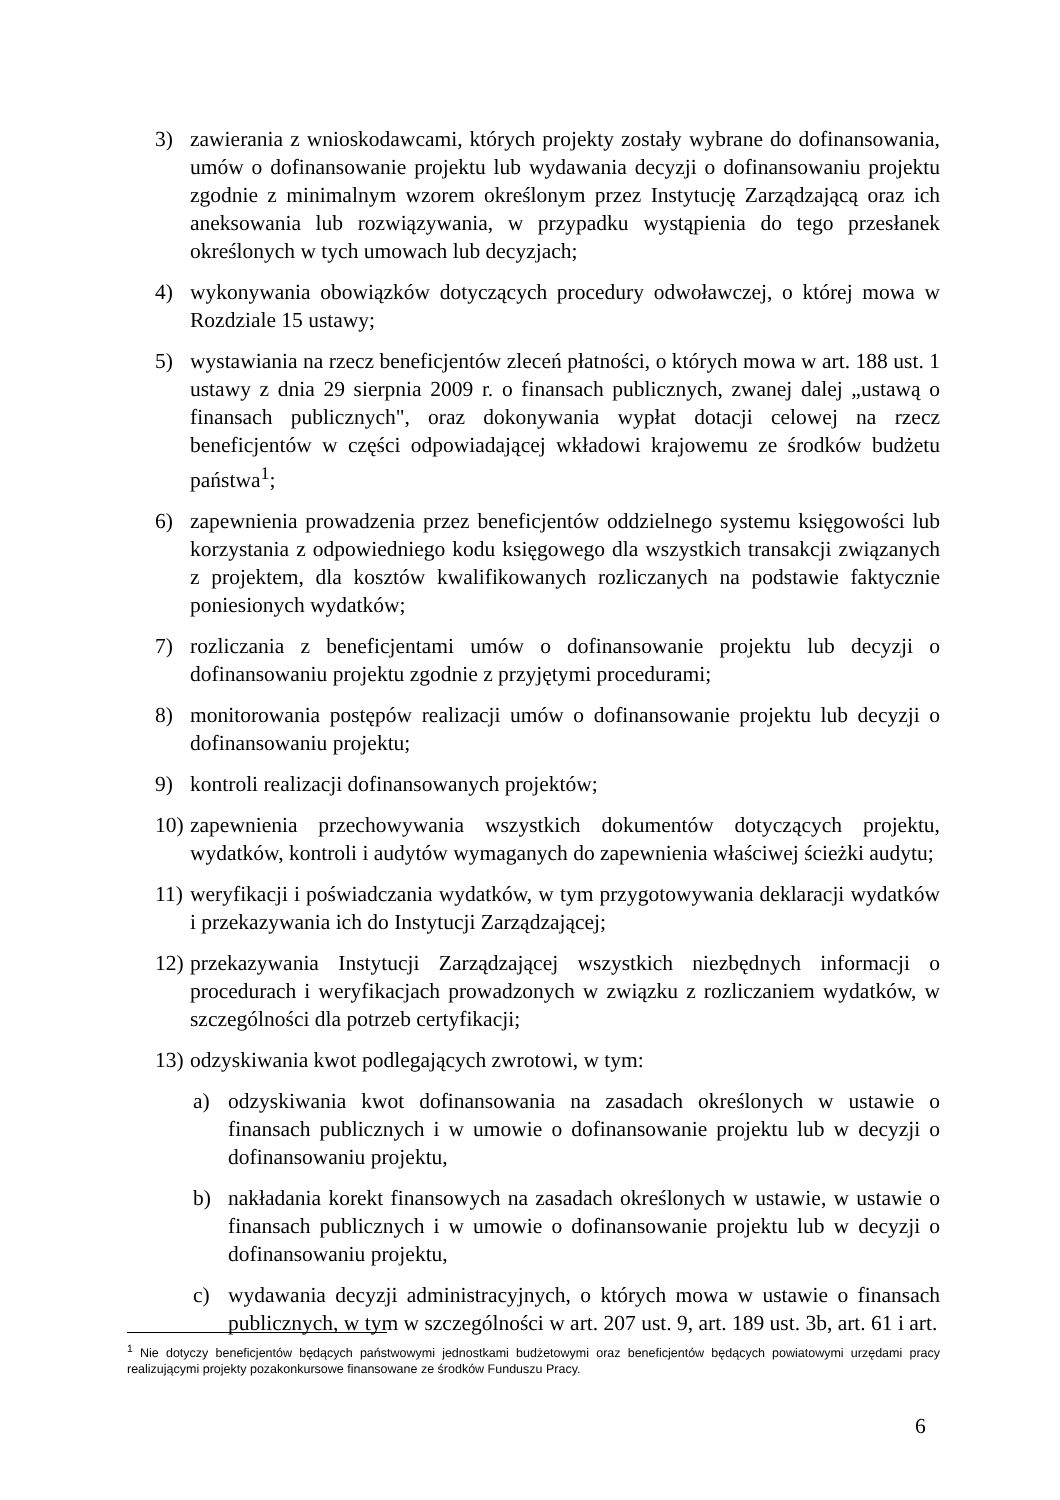3) zawierania z wnioskodawcami, których projekty zostały wybrane do dofinansowania, umów o dofinansowanie projektu lub wydawania decyzji o dofinansowaniu projektu zgodnie z minimalnym wzorem określonym przez Instytucję Zarządzającą oraz ich aneksowania lub rozwiązywania, w przypadku wystąpienia do tego przesłanek określonych w tych umowach lub decyzjach;
4) wykonywania obowiązków dotyczących procedury odwoławczej, o której mowa w Rozdziale 15 ustawy;
5) wystawiania na rzecz beneficjentów zleceń płatności, o których mowa w art. 188 ust. 1 ustawy z dnia 29 sierpnia 2009 r. o finansach publicznych, zwanej dalej „ustawą o finansach publicznych", oraz dokonywania wypłat dotacji celowej na rzecz beneficjentów w części odpowiadającej wkładowi krajowemu ze środków budżetu państwa<sup>1</sup>;
6) zapewnienia prowadzenia przez beneficjentów oddzielnego systemu księgowości lub korzystania z odpowiedniego kodu księgowego dla wszystkich transakcji związanych z projektem, dla kosztów kwalifikowanych rozliczanych na podstawie faktycznie poniesionych wydatków;
7) rozliczania z beneficjentami umów o dofinansowanie projektu lub decyzji o dofinansowaniu projektu zgodnie z przyjętymi procedurami;
8) monitorowania postępów realizacji umów o dofinansowanie projektu lub decyzji o dofinansowaniu projektu;
9) kontroli realizacji dofinansowanych projektów;
10) zapewnienia przechowywania wszystkich dokumentów dotyczących projektu, wydatków, kontroli i audytów wymaganych do zapewnienia właściwej ścieżki audytu;
11) weryfikacji i poświadczania wydatków, w tym przygotowywania deklaracji wydatków i przekazywania ich do Instytucji Zarządzającej;
12) przekazywania Instytucji Zarządzającej wszystkich niezbędnych informacji o procedurach i weryfikacjach prowadzonych w związku z rozliczaniem wydatków, w szczególności dla potrzeb certyfikacji;
13) odzyskiwania kwot podlegających zwrotowi, w tym:
a) odzyskiwania kwot dofinansowania na zasadach określonych w ustawie o finansach publicznych i w umowie o dofinansowanie projektu lub w decyzji o dofinansowaniu projektu,
b) nakładania korekt finansowych na zasadach określonych w ustawie, w ustawie o finansach publicznych i w umowie o dofinansowanie projektu lub w decyzji o dofinansowaniu projektu,
c) wydawania decyzji administracyjnych, o których mowa w ustawie o finansach publicznych, w tym w szczególności w art. 207 ust. 9, art. 189 ust. 3b, art. 61 i art.
<sup>1</sup> Nie dotyczy beneficjentów będących państwowymi jednostkami budżetowymi oraz beneficjentów będących powiatowymi urzędami pracy realizującymi projekty pozakonkursowe finansowane ze środków Funduszu Pracy.
6